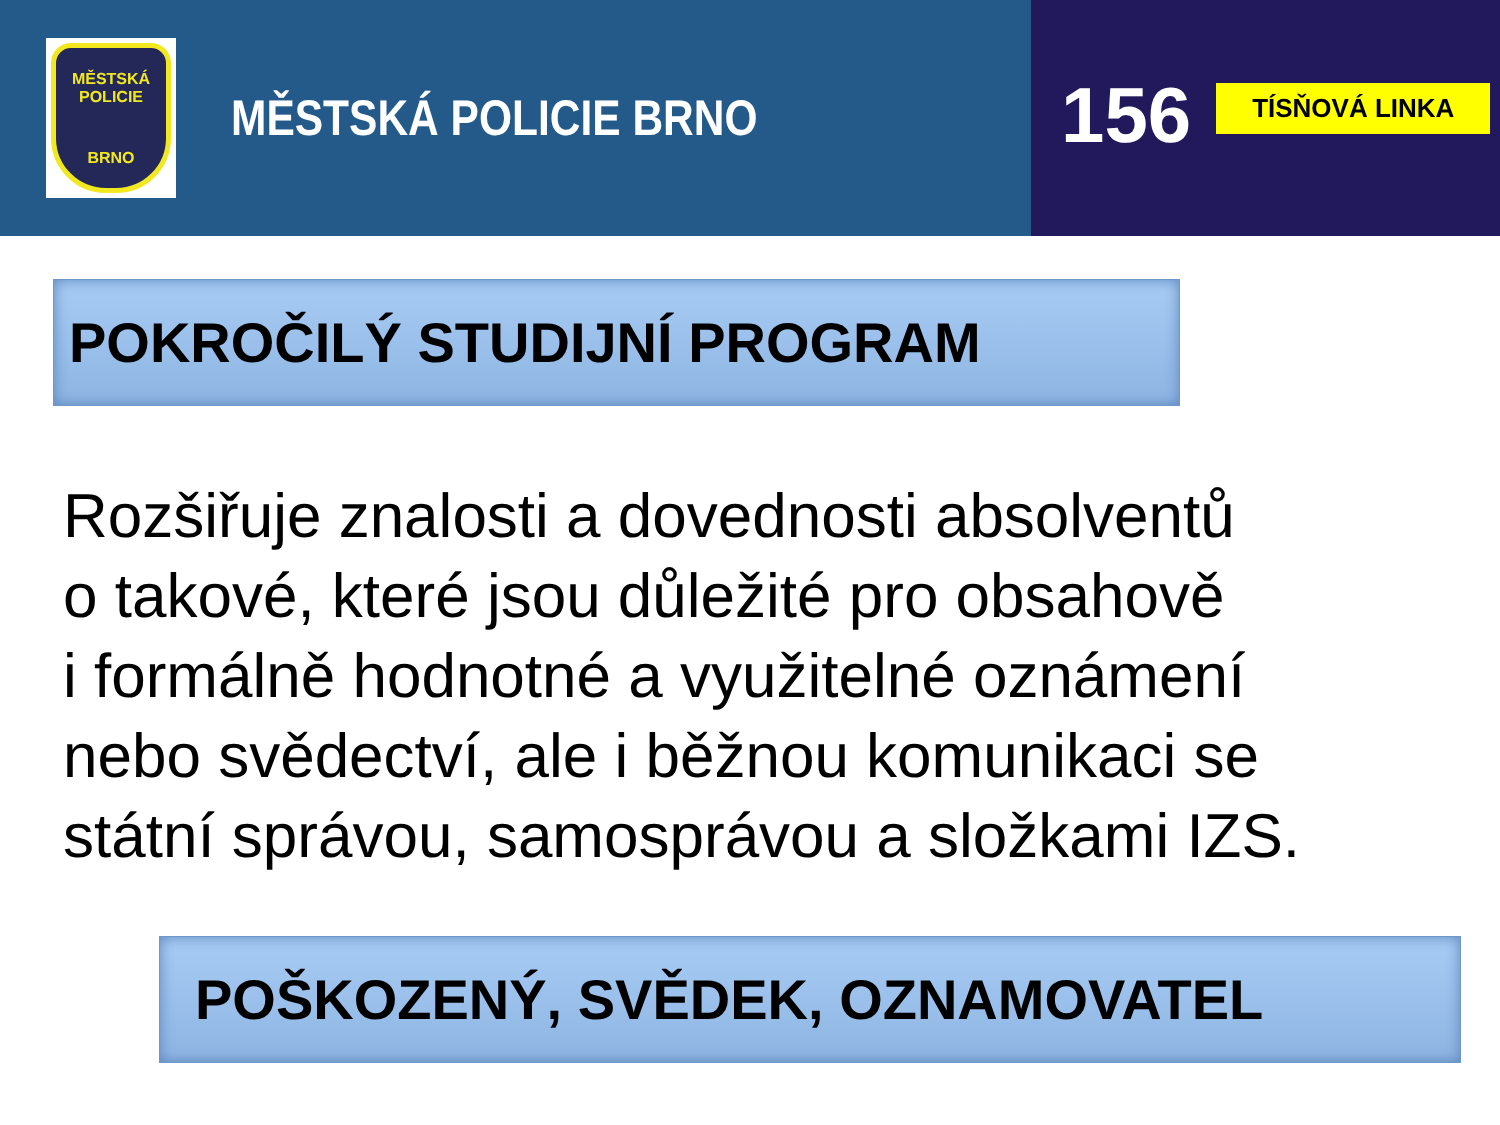MĚSTSKÁ POLICIE
BRNO
MĚSTSKÁ POLICIE BRNO
156 TÍSŇOVÁ LINKA
POKROČILÝ STUDIJNÍ PROGRAM
Rozšiřuje znalosti a dovednosti absolventů
o takové, které jsou důležité pro obsahově
i formálně hodnotné a využitelné oznámení
nebo svědectví, ale i běžnou komunikaci se
státní správou, samosprávou a složkami IZS.
POŠKOZENÝ, SVĚDEK, OZNAMOVATEL